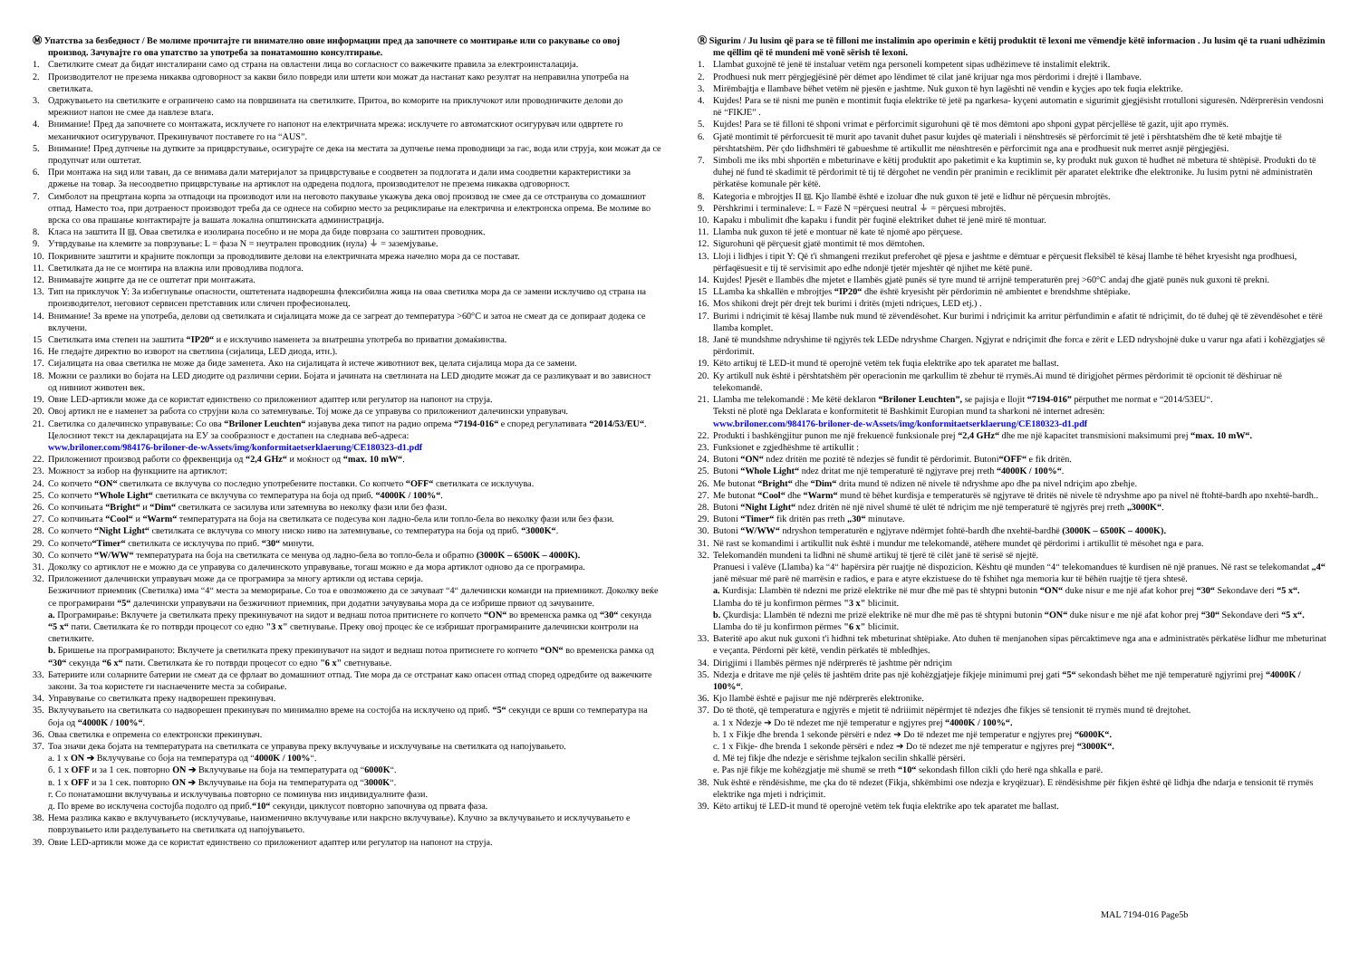Ⓜ Упатства за безбедност / Ве молиме прочитајте ги внимателно овие информации пред да започнете со монтирање или со ракување со овој производ. Зачувајте го ова упатство за употреба за понатамошно консултирање.
1. Светилките смеат да бидат инсталирани само од страна на овластени лица во согласност со важечките правила за електроинсталација.
2. Производителот не презема никаква одговорност за какви било повреди или штети кои можат да настанат како резултат на неправилна употреба на светилката.
3. Одржувањето на светилките е ограничено само на површината на светилките. Притоа, во коморите на приклучокот или проводничките делови до мрежниот напон не смее да навлезе влага.
4. Внимание! Пред да започнете со монтажата, исклучете го напонот на електричната мрежа: исклучете го автоматскиот осигурувач или одвртете го механичкиот осигурувачот. Прекинувачот поставете го на “AUS”.
5. Внимание! Пред дупчење на дупките за прицврстување, осигурајте се дека на местата за дупчење нема проводници за гас, вода или струја, кои можат да се продупчат или оштетат.
6. При монтажа на ѕид или таван, да се внимава дали материјалот за прицврстување е соодветен за подлогата и дали има соодветни карактеристики за држење на товар. За несоодветно прицврстување на артиклот на одредена подлога, производителот не презема никаква одговорност.
7. Симболот на прецртана корпа за отпадоци на производот или на неговото пакување укажува дека овој производ не смее да се отстранува со домашниот отпад. Наместо тоа, при дотраеност производот треба да се однесе на собирно место за рециклирање на електрична и електронска опрема. Ве молиме во врска со ова прашање контактирајте ја вашата локална општинската администрација.
8. Класа на заштита II ⧈. Оваа светилка е изолирана посебно и не мора да биде поврзана со заштитен проводник.
9. Утврдување на клемите за поврзување: L = фаза N = неутрален проводник (нула) ⏚ = заземјување.
10. Покривните заштити и крајните поклопци за проводливите делови на електричната мрежа начелно мора да се постават.
11. Светилката да не се монтира на влажна или проводлива подлога.
12. Внимавајте жиците да не се оштетат при монтажата.
13. Тип на приклучок Y: За избегнување опасности, оштетената надворешна флексибилна жица на оваа светилка мора да се замени исклучиво од страна на производителот, неговиот сервисен претставник или сличен професионалец.
14. Внимание! За време на употреба, делови од светилката и сијалицата може да се загреат до температура >60°C и затоа не смеат да се допираат додека се вклучени.
15 Светилката има степен на заштита “IP20“ и е исклучиво наменета за внатрешна употреба во приватни домаќинства.
16. Не гледајте директно во изворот на светлина (сијалица, LED диода, итн.).
17. Сијалицата на оваа светилка не може да биде заменета. Ако на сијалицата ѝ истече животниот век, целата сијалица мора да се замени.
18. Можни се разлики во бојата на LED диодите од различни серии. Бојата и јачината на светлината на LED диодите можат да се разликуваат и во зависност од нивниот животен век.
19. Овие LED-артикли може да се користат единствено со приложениот адаптер или регулатор на напонот на струја.
20. Овој артикл не е наменет за работа со струјни кола со затемнување. Тој може да се управува со приложениот далечински управувач.
21. Светилка со далечинско управување: Со ова “Briloner Leuchten“ изјавува дека типот на радио опрема “7194-016“ е според регулативата “2014/53/EU“.
Целосниот текст на декларацијата на ЕУ за сообразност е достапен на следнава веб-адреса:
www.briloner.com/984176-briloner-de-wAssets/img/konformitaetserklaerung/CE180323-d1.pdf
22. Приложениот производ работи со фреквенција од “2,4 GHz“ и моќност од “max. 10 mW“.
23. Можност за избор на функциите на артиклот:
24. Со копчето “ON“ светилката се вклучува со последно употребените поставки. Со копчето “OFF“ светилката се исклучува.
25. Со копчето “Whole Light“ светилката се вклучува со температура на боја од приб. “4000K / 100%“.
26. Со копчињата “Bright“ и “Dim“ светилката се засилува или затемнува во неколку фази или без фази.
27. Со копчињата “Cool“ и “Warm“ температурата на боја на светилката се подесува кон ладно-бела или топло-бела во неколку фази или без фази.
28. Со копчето “Night Light“ светилката се вклучува со многу ниско ниво на затемнување, со температура на боја од приб. “3000K“.
29. Со копчето“Timer“ светилката се исклучува по приб. “30“ минути.
30. Со копчето “W/WW“ температурата на боја на светилката се менува од ладно-бела во топло-бела и обратно (3000K – 6500K – 4000K).
31. Доколку со артиклот не е можно да се управува со далечинското управување, тогаш можно е да мора артиклот одново да се програмира.
32. Приложениот далечински управувач може да се програмира за многу артикли од истава серија.
Безжичниот приемник (Светилка) има “4“ места за меморирање. Со тоа е овозможено да се зачуваат “4“ далечински команди на приемникот. Доколку веќе се програмирани “5“ далечински управувачи на безжичниот приемник, при додатни зачувувања мора да се избрише првиот од зачуваните.
a. Програмирање: Вклучете ја светилката преку прекинувачот на ѕидот и веднаш потоа притиснете го копчето “ON“ во временска рамка од “30“ секунда “5 x“ пати. Светилката ќе го потврди процесот со едно "3 x" светнување. Преку овој процес ќе се избришат програмираните далечински контроли на светилките.
b. Бришење на програмираното: Вклучете ја светилката преку прекинувачот на ѕидот и веднаш потоа притиснете го копчето “ON“ во временска рамка од “30“ секунда “6 x“ пати. Светилката ќе го потврди процесот со едно "6 x" светнување.
33. Батериите или соларните батерии не смеат да се фрлаат во домашниот отпад. Тие мора да се отстранат како опасен отпад според одредбите од важечките закони. За тоа користете ги наснаечените места за собирање.
34. Управување со светилката преку надворешен прекинувач.
35. Вклучувањето на светилката со надворешен прекинувач по минимално време на состојба на исклучено од приб. “5“ секунди се врши со температура на боја од “4000K / 100%“.
36. Оваа светилка е опремена со електронски прекинувач.
37. Тоа значи дека бојата на температурата на светилката се управува преку вклучување и исклучување на светилката од напојувањето.
а. 1 x ON ➔ Вклучување со боја на температура од “4000K / 100%“.
б. 1 x OFF и за 1 сек. повторно ON ➔ Вклучување на боја на температурата од “6000K“.
в. 1 x OFF и за 1 сек. повторно ON ➔ Вклучување на боја на температурата од “3000K“.
г. Со понатамошни вклучувања и исклучувања повторно се поминува низ индивидуалните фази.
д. По време во исклучена состојба подолго од приб.“10“ секунди, циклусот повторно започнува од првата фаза.
38. Нема разлика какво е вклучувањето (исклучување, наизменично вклучување или накрсно вклучување). Клучно за вклучувањето и исклучувањето е поврзувањето или разделувањето на светилката од напојувањето.
39. Овие LED-артикли може да се користат единствено со приложениот адаптер или регулатор на напонот на струја.
Ⓡ Sigurim / Ju lusim që para se të filloni me instalimin apo operimin e këtij produktit të lexoni me vëmendje këtë informacion . Ju lusim që ta ruani udhëzimin me qëllim që të mundeni më vonë sërish të lexoni.
1. Llambat guxojnë të jenë të instaluar vetëm nga personeli kompetent sipas udhëzimeve të instalimit elektrik.
2. Prodhuesi nuk merr përgjegjësinë për dëmet apo lëndimet të cilat janë krijuar nga mos përdorimi i drejtë i llambave.
3. Mirëmbajtja e llambave bëhet vetëm në pjesën e jashtme. Nuk guxon të hyn lagështi në vendin e kyçjes apo tek fuqia elektrike.
4. Kujdes! Para se të nisni me punën e montimit fuqia elektrike të jetë pa ngarkesa- kyçeni automatin e sigurimit gjegjësisht rrotulloni siguresën. Ndërprerësin vendosni në “FIKJE” .
5. Kujdes! Para se të filloni të shponi vrimat e përforcimit sigurohuni që të mos dëmtoni apo shponi gypat përcjellëse të gazit, ujit apo rrymës.
6. Gjatë montimit të përforcuesit të murit apo tavanit duhet pasur kujdes që materiali i nënshtresës së përforcimit të jetë i përshtatshëm dhe të ketë mbajtje të përshtatshëm. Për çdo lidhshmëri të gabueshme të artikullit me nënshtresën e përforcimit nga ana e prodhuesit nuk merret asnjë përgjegjësi.
7. Simboli me iks mbi shportën e mbeturinave e këtij produktit apo paketimit e ka kuptimin se, ky produkt nuk guxon të hudhet në mbetura të shtëpisë. Produkti do të duhej në fund të skadimit të përdorimit të tij të dërgohet ne vendin për pranimin e reciklimit për aparatet elektrike dhe elektronike. Ju lusim pytni në administratën përkatëse komunale për këtë.
8. Kategoria e mbrojtjes II ⧈. Kjo llambë është e izoluar dhe nuk guxon të jetë e lidhur në përçuesin mbrojtës.
9. Përshkrimi i terminaleve: L = Fazë N =përçuesi neutral ⏚ = përçuesi mbrojtës.
10. Kapaku i mbulimit dhe kapaku i fundit për fuqinë elektriket duhet të jenë mirë të montuar.
11. Llamba nuk guxon të jetë e montuar në kate të njomë apo përçuese.
12. Sigurohuni që përçuesit gjatë montimit të mos dëmtohen.
13. Lloji i lidhjes i tipit Y: Që t'i shmangeni rrezikut preferohet që pjesa e jashtme e dëmtuar e përçuesit fleksibël të kësaj llambe të bëhet kryesisht nga prodhuesi, përfaqësuesit e tij të servisimit apo edhe ndonjë tjetër mjeshtër që njihet me këtë punë.
14. Kujdes! Pjesët e llambës dhe mjetet e llambës gjatë punës së tyre mund të arrijnë temperaturën prej >60°C andaj dhe gjatë punës nuk guxoni të prekni.
15 LLamba ka shkallën e mbrojtjes “IP20“ dhe është kryesisht për përdorimin në ambientet e brendshme shtëpiake.
16. Mos shikoni drejt për drejt tek burimi i dritës (mjeti ndriçues, LED etj.) .
17. Burimi i ndriçimit të kësaj llambe nuk mund të zëvendësohet. Kur burimi i ndriçimit ka arritur përfundimin e afatit të ndriçimit, do të duhej që të zëvendësohet e tërë llamba komplet.
18. Janë të mundshme ndryshime të ngjyrës tek LEDe ndryshme Chargen. Ngjyrat e ndriçimit dhe forca e zërit e LED ndryshojnë duke u varur nga afati i kohëzgjatjes së përdorimit.
19. Këto artikuj të LED-it mund të operojnë vetëm tek fuqia elektrike apo tek aparatet me ballast.
20. Ky artikull nuk është i përshtatshëm për operacionin me qarkullim të zbehur të rrymës.Ai mund të dirigjohet përmes përdorimit të opcionit të dëshiruar në telekomandë.
21. Llamba me telekomandë : Me këtë deklaron “Briloner Leuchten”, se pajisja e llojit “7194-016” përputhet me normat e “2014/53EU“.
Teksti në plotë nga Deklarata e konformitetit të Bashkimit Europian mund ta sharkoni në internet adresën:
www.briloner.com/984176-briloner-de-wAssets/img/konformitaetserklaerung/CE180323-d1.pdf
22. Produkti i bashkëngjitur punon me një frekuencë funksionale prej “2,4 GHz“ dhe me një kapacitet transmisioni maksimumi prej “max. 10 mW“.
23. Funksionet e zgjedhëshme të artikullit :
24. Butoni “ON“ ndez dritën me pozitë të ndezjes së fundit të përdorimit. Butoni“OFF“ e fik dritën.
25. Butoni “Whole Light“ ndez dritat me një temperaturë të ngjyrave prej rreth “4000K / 100%“.
26. Me butonat “Bright“ dhe “Dim“ drita mund të ndizen në nivele të ndryshme apo dhe pa nivel ndriçim apo zbehje.
27. Me butonat “Cool“ dhe “Warm“ mund të bëhet kurdisja e temperaturës së ngjyrave të dritës në nivele të ndryshme apo pa nivel në ftohtë-bardh apo nxehtë-bardh..
28. Butoni “Night Light“ ndez dritën në një nivel shumë të ulët të ndriçim me një temperaturë të ngjyrës prej rreth „3000K“.
29. Butoni “Timer“ fik dritën pas rreth „30“ minutave.
30. Butoni “W/WW“ ndryshon temperaturën e ngjyrave ndërmjet fohtë-bardh dhe nxehtë-bardhë (3000K – 6500K – 4000K).
31. Në rast se komandimi i artikullit nuk është i mundur me telekomandë, atëhere mundet që përdorimi i artikullit të mësohet nga e para.
32. Telekomandën mundeni ta lidhni në shumë artikuj të tjerë të cilët janë të serisë së njejtë.
Pranuesi i valëve (Llamba) ka “4“ hapërsira për ruajtje në dispozicion. Kështu që munden “4“ telekomandues të kurdisen në një pranues. Në rast se telekomandat „4“ janë mësuar më parë në marrësin e radios, e para e atyre ekzistuese do të fshihet nga memoria kur të bëhën ruajtje të tjera shtesë.
a. Kurdisja: Llambën të ndezni me prizë elektrike në mur dhe më pas të shtypni butonin “ON“ duke nisur e me një afat kohor prej “30“ Sekondave deri “5 x“. Llamba do të ju konfirmon përmes "3 x" blicimit.
b. Çkurdisja: Llambën të ndezni me prizë elektrike në mur dhe më pas të shtypni butonin “ON“ duke nisur e me një afat kohor prej “30“ Sekondave deri “5 x“. Llamba do të ju konfirmon përmes "6 x" blicimit.
33. Bateritë apo akut nuk guxoni t'i hidhni tek mbeturinat shtëpiake. Ato duhen të menjanohen sipas përcaktimeve nga ana e administratës përkatëse lidhur me mbeturinat e veçanta. Përdorni për këtë, vendin përkatës të mbledhjes.
34. Dirigjimi i llambës përmes një ndërprerës të jashtme për ndriçim
35. Ndezja e dritave me një çelës të jashtëm drite pas një kohëzgjatjeje fikjeje minimumi prej gati “5“ sekondash bëhet me një temperaturë ngjyrimi prej “4000K / 100%“.
36. Kjo llambë është e pajisur me një ndërprerës elektronike.
37. Do të thotë, që temperatura e ngjyrës e mjetit të ndriiimit nëpërmjet të ndezjes dhe fikjes së tensionit të rrymës mund të drejtohet.
a. 1 x Ndezje ➔ Do të ndezet me një temperatur e ngjyres prej “4000K / 100%“.
b. 1 x Fikje dhe brenda 1 sekonde përsëri e ndez ➔ Do të ndezet me një temperatur e ngjyres prej “6000K“.
c. 1 x Fikje- dhe brenda 1 sekonde përsëri e ndez ➔ Do të ndezet me një temperatur e ngjyres prej “3000K“.
d. Më tej fikje dhe ndezje e sërishme tejkalon secilin shkallë përsëri.
e. Pas një fikje me kohëzgjatje më shumë se rreth “10“ sekondash fillon cikli çdo herë nga shkalla e parë.
38. Nuk është e rëndësishme, me çka do të ndezet (Fikja, shkëmbimi ose ndezja e kryqëzuar). E rëndësishme për fikjen është që lidhja dhe ndarja e tensionit të rrymës elektrike nga mjeti i ndriçimit.
39. Këto artikuj të LED-it mund të operojnë vetëm tek fuqia elektrike apo tek aparatet me ballast.
MAL 7194-016 Page5b